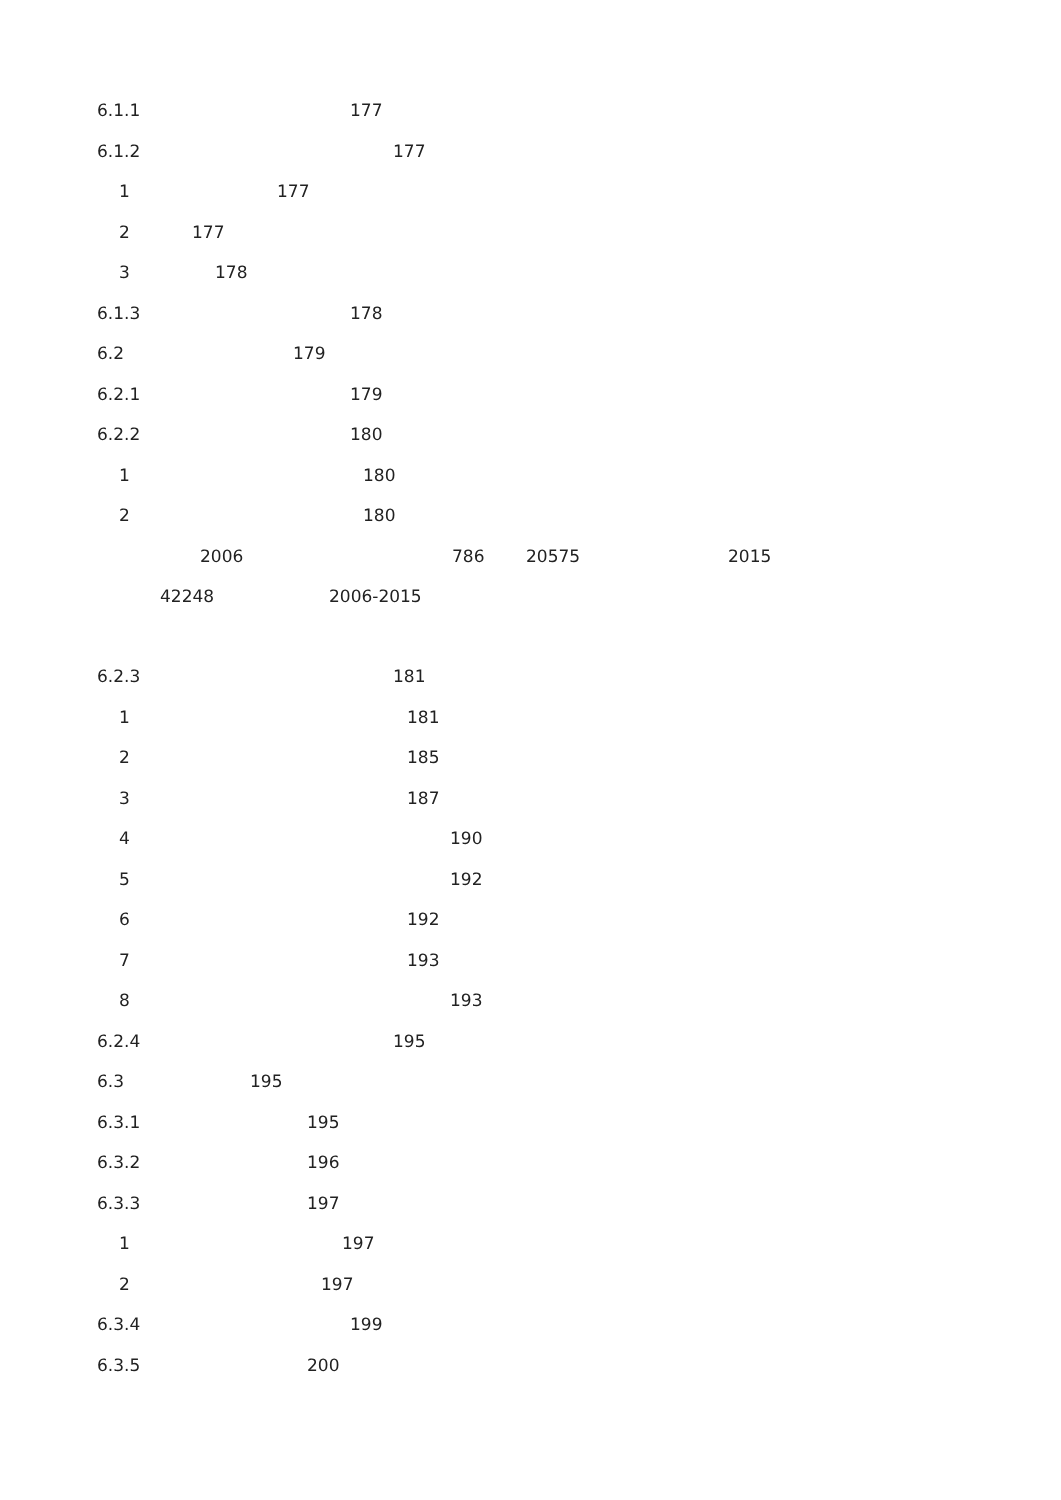6.1.1 177
6.1.2 177
1 177
2 177
3 178
6.1.3 178
6.2 179
6.2.1 179
6.2.2 180
1 180
2 180
2006 786 20575 2015
42248 2006-2015
6.2.3 181
1 181
2 185
3 187
4 190
5 192
6 192
7 193
8 193
6.2.4 195
6.3 195
6.3.1 195
6.3.2 196
6.3.3 197
1 197
2 197
6.3.4 199
6.3.5 200